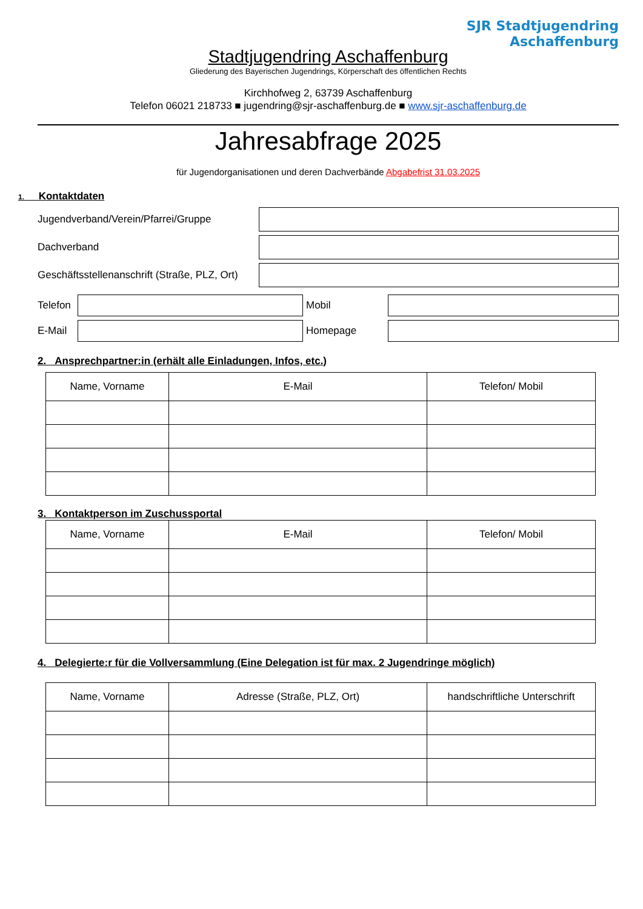SJR Stadtjugendring
Aschaffenburg
Stadtjugendring Aschaffenburg
Gliederung des Bayerischen Jugendrings, Körperschaft des öffentlichen Rechts
Kirchhofweg 2, 63739 Aschaffenburg
Telefon 06021 218733 ■ jugendring@sjr-aschaffenburg.de ■ www.sjr-aschaffenburg.de
Jahresabfrage 2025
für Jugendorganisationen und deren Dachverbände Abgabefrist 31.03.2025
1. Kontaktdaten
Jugendverband/Verein/Pfarrei/Gruppe
Dachverband
Geschäftsstellenanschrift (Straße, PLZ, Ort)
Telefon
Mobil
E-Mail Homepage
2. Ansprechpartner:in (erhält alle Einladungen, Infos, etc.)
| Name, Vorname | E-Mail | Telefon/ Mobil |
| --- | --- | --- |
3. Kontaktperson im Zuschussportal
| Name, Vorname | E-Mail | Telefon/ Mobil |
| --- | --- | --- |
4. Delegierte:r für die Vollversammlung (Eine Delegation ist für max. 2 Jugendringe möglich)
| Name, Vorname | Adresse (Straße, PLZ, Ort) | handschriftliche Unterschrift |
| --- | --- | --- |